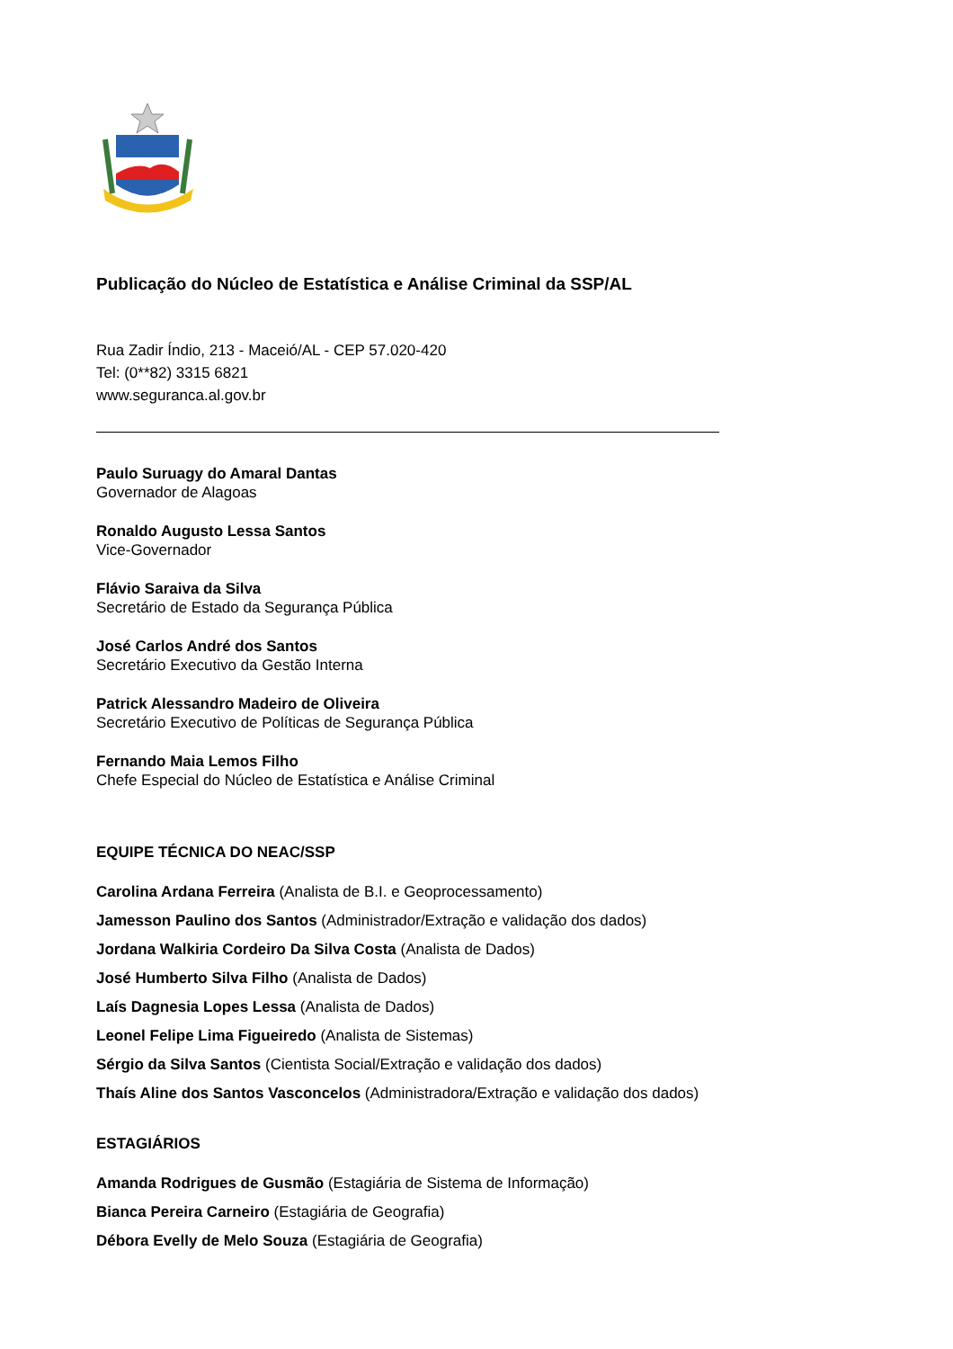Publicação do Núcleo de Estatística e Análise Criminal da SSP/AL
Rua Zadir Índio, 213 - Maceió/AL - CEP 57.020-420
Tel: (0**82) 3315 6821
www.seguranca.al.gov.br
Paulo Suruagy do Amaral Dantas
Governador de Alagoas
Ronaldo Augusto Lessa Santos
Vice-Governador
Flávio Saraiva da Silva
Secretário de Estado da Segurança Pública
José Carlos André dos Santos
Secretário Executivo da Gestão Interna
Patrick Alessandro Madeiro de Oliveira
Secretário Executivo de Políticas de Segurança Pública
Fernando Maia Lemos Filho
Chefe Especial do Núcleo de Estatística e Análise Criminal
EQUIPE TÉCNICA DO NEAC/SSP
Carolina Ardana Ferreira (Analista de B.I. e Geoprocessamento)
Jamesson Paulino dos Santos (Administrador/Extração e validação dos dados)
Jordana Walkiria Cordeiro Da Silva Costa (Analista de Dados)
José Humberto Silva Filho (Analista de Dados)
Laís Dagnesia Lopes Lessa (Analista de Dados)
Leonel Felipe Lima Figueiredo (Analista de Sistemas)
Sérgio da Silva Santos (Cientista Social/Extração e validação dos dados)
Thaís Aline dos Santos Vasconcelos (Administradora/Extração e validação dos dados)
ESTAGIÁRIOS
Amanda Rodrigues de Gusmão (Estagiária de Sistema de Informação)
Bianca Pereira Carneiro (Estagiária de Geografia)
Débora Evelly de Melo Souza (Estagiária de Geografia)